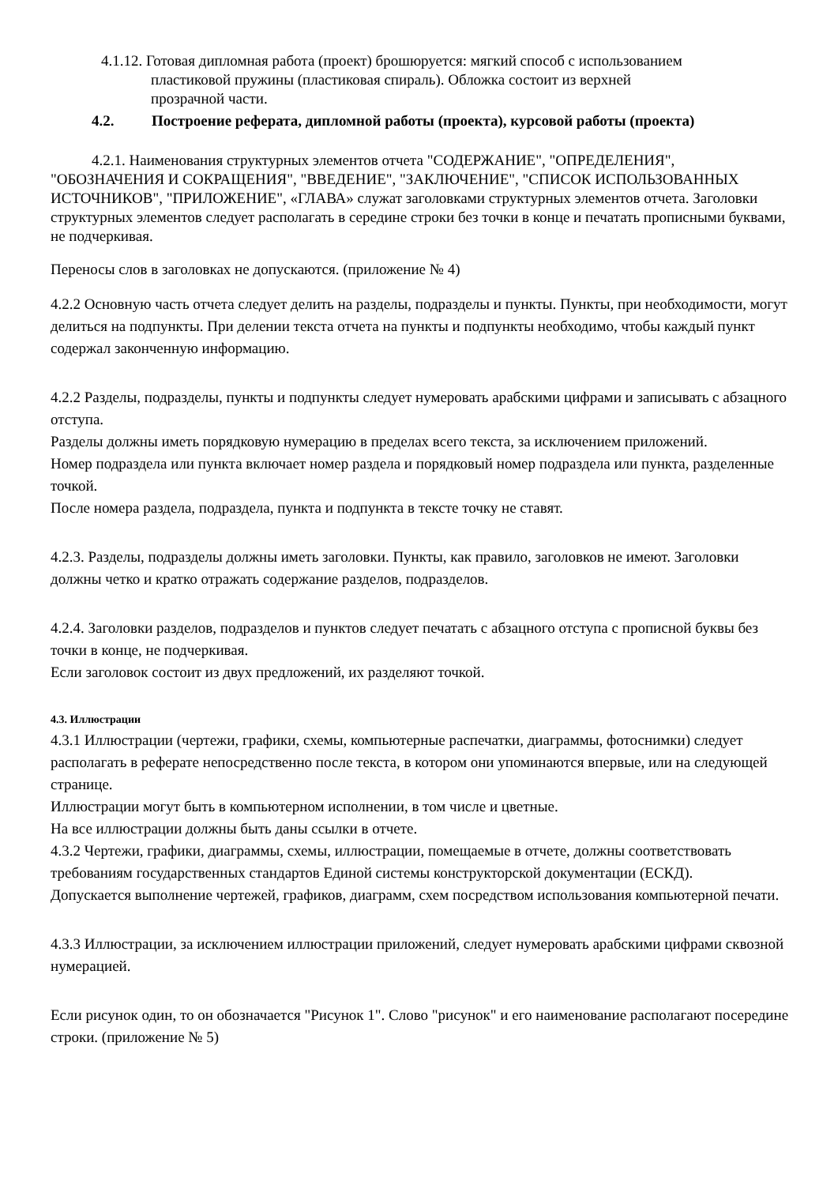4.1.12. Готовая дипломная работа (проект) брошюруется: мягкий способ с использованием
пластиковой пружины (пластиковая спираль). Обложка состоит из верхней
прозрачной части.
4.2. Построение реферата, дипломной работы (проекта), курсовой работы (проекта)
4.2.1. Наименования структурных элементов отчета "СОДЕРЖАНИЕ", "ОПРЕДЕЛЕНИЯ", "ОБОЗНАЧЕНИЯ И СОКРАЩЕНИЯ", "ВВЕДЕНИЕ", "ЗАКЛЮЧЕНИЕ", "СПИСОК ИСПОЛЬЗОВАННЫХ ИСТОЧНИКОВ", "ПРИЛОЖЕНИЕ", «ГЛАВА» служат заголовками структурных элементов отчета. Заголовки структурных элементов следует располагать в середине строки без точки в конце и печатать прописными буквами, не подчеркивая.
Переносы слов в заголовках не допускаются. (приложение № 4)
4.2.2 Основную часть отчета следует делить на разделы, подразделы и пункты. Пункты, при необходимости, могут делиться на подпункты. При делении текста отчета на пункты и подпункты необходимо, чтобы каждый пункт содержал законченную информацию.
4.2.2 Разделы, подразделы, пункты и подпункты следует нумеровать арабскими цифрами и записывать с абзацного отступа.
Разделы должны иметь порядковую нумерацию в пределах всего текста, за исключением приложений.
Номер подраздела или пункта включает номер раздела и порядковый номер подраздела или пункта, разделенные точкой.
После номера раздела, подраздела, пункта и подпункта в тексте точку не ставят.
4.2.3. Разделы, подразделы должны иметь заголовки. Пункты, как правило, заголовков не имеют. Заголовки должны четко и кратко отражать содержание разделов, подразделов.
4.2.4. Заголовки разделов, подразделов и пунктов следует печатать с абзацного отступа с прописной буквы без точки в конце, не подчеркивая.
Если заголовок состоит из двух предложений, их разделяют точкой.
4.3. Иллюстрации
4.3.1 Иллюстрации (чертежи, графики, схемы, компьютерные распечатки, диаграммы, фотоснимки) следует располагать в реферате непосредственно после текста, в котором они упоминаются впервые, или на следующей странице.
Иллюстрации могут быть в компьютерном исполнении, в том числе и цветные.
На все иллюстрации должны быть даны ссылки в отчете.
4.3.2 Чертежи, графики, диаграммы, схемы, иллюстрации, помещаемые в отчете, должны соответствовать требованиям государственных стандартов Единой системы конструкторской документации (ЕСКД).
Допускается выполнение чертежей, графиков, диаграмм, схем посредством использования компьютерной печати.
4.3.3 Иллюстрации, за исключением иллюстрации приложений, следует нумеровать арабскими цифрами сквозной нумерацией.
Если рисунок один, то он обозначается "Рисунок 1". Слово "рисунок" и его наименование располагают посередине строки. (приложение № 5)